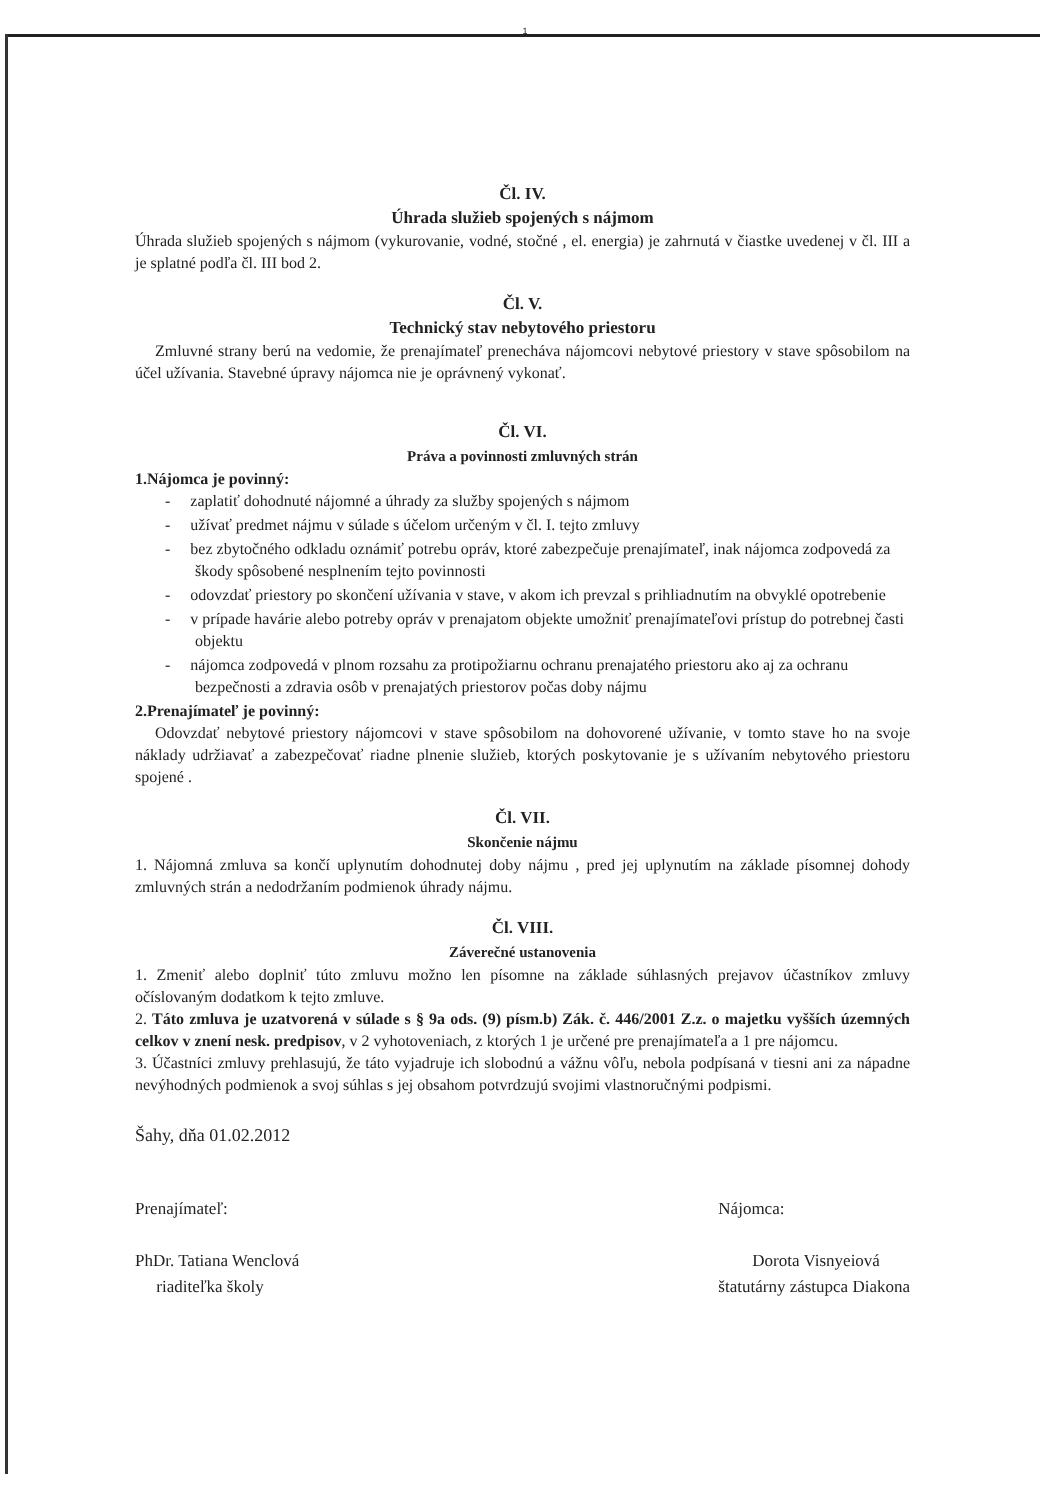1
Čl. IV.
Úhrada služieb spojených s nájmom
Úhrada služieb spojených s nájmom (vykurovanie, vodné, stočné , el. energia) je zahrnutá v čiastke uvedenej v čl. III a je splatné podľa čl. III bod 2.
Čl. V.
Technický stav nebytového priestoru
Zmluvné strany berú na vedomie, že prenajímateľ prenecháva nájomcovi nebytové priestory v stave spôsobilom na účel užívania. Stavebné úpravy nájomca nie je oprávnený vykonať.
Čl. VI.
Práva a povinnosti zmluvných strán
1.Nájomca je povinný:
- zaplatiť dohodnuté nájomné a úhrady za služby spojených s nájmom
- užívať predmet nájmu v súlade s účelom určeným v čl. I. tejto zmluvy
- bez zbytočného odkladu oznámiť potrebu opráv, ktoré zabezpečuje prenajímateľ, inak nájomca zodpovedá za škody spôsobené nesplnením tejto povinnosti
- odovzdať priestory po skončení užívania v stave, v akom ich prevzal s prihliadnutím na obvyklé opotrebenie
- v prípade havárie alebo potreby opráv v prenajatom objekte umožniť prenajímateľovi prístup do potrebnej časti objektu
- nájomca zodpovedá v plnom rozsahu za protipožiarnu ochranu prenajatého priestoru ako aj za ochranu bezpečnosti a zdravia osôb v prenajatých priestorov počas doby nájmu
2.Prenajímateľ je povinný:
Odovzdať nebytové priestory nájomcovi v stave spôsobilom na dohovorené užívanie, v tomto stave ho na svoje náklady udržiavať a zabezpečovať riadne plnenie služieb, ktorých poskytovanie je s užívaním nebytového priestoru spojené .
Čl. VII.
Skončenie nájmu
1. Nájomná zmluva sa končí uplynutím dohodnutej doby nájmu , pred jej uplynutím na základe písomnej dohody zmluvných strán a nedodržaním podmienok úhrady nájmu.
Čl. VIII.
Záverečné ustanovenia
1. Zmeniť alebo doplniť túto zmluvu možno len písomne na základe súhlasných prejavov účastníkov zmluvy očíslovaným dodatkom k tejto zmluve.
2. Táto zmluva je uzatvorená v súlade s § 9a ods. (9) písm.b) Zák. č. 446/2001 Z.z. o majetku vyšších územných celkov v znení nesk. predpisov, v 2 vyhotoveniach, z ktorých 1 je určené pre prenajímateľa a 1 pre nájomcu.
3. Účastníci zmluvy prehlasujú, že táto vyjadruje ich slobodnú a vážnu vôľu, nebola podpísaná v tiesni ani za nápadne nevýhodných podmienok a svoj súhlas s jej obsahom potvrdzujú svojimi vlastnoručnými podpismi.
Šahy, dňa 01.02.2012
Prenajímateľ:
PhDr. Tatiana Wenclová
riaditeľka školy
Nájomca:
Dorota Visnyeiová
štatutárny zástupca Diakona